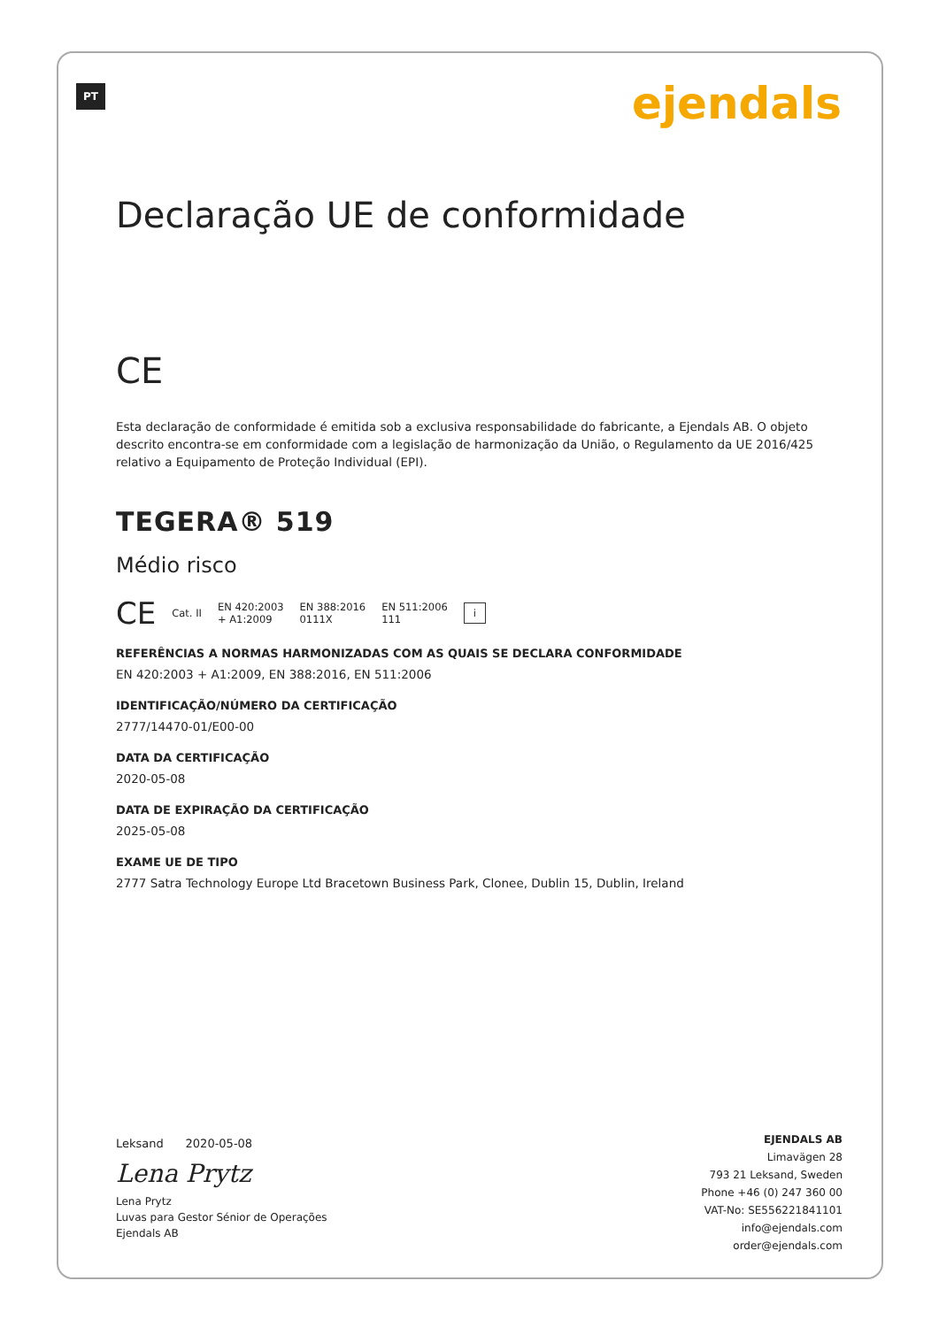PT ejendals
Declaração UE de conformidade
CE
Esta declaração de conformidade é emitida sob a exclusiva responsabilidade do fabricante, a Ejendals AB. O objeto descrito encontra-se em conformidade com a legislação de harmonização da União, o Regulamento da UE 2016/425 relativo a Equipamento de Proteção Individual (EPI).
TEGERA® 519
Médio risco
CE Cat. II EN 420:2003
+ A1:2009 EN 388:2016
0111X EN 511:2006
111 i
REFERÊNCIAS A NORMAS HARMONIZADAS COM AS QUAIS SE DECLARA CONFORMIDADE
EN 420:2003 + A1:2009, EN 388:2016, EN 511:2006
IDENTIFICAÇÃO/NÚMERO DA CERTIFICAÇÃO
2777/14470-01/E00-00
DATA DA CERTIFICAÇÃO
2020-05-08
DATA DE EXPIRAÇÃO DA CERTIFICAÇÃO
2025-05-08
EXAME UE DE TIPO
2777 Satra Technology Europe Ltd Bracetown Business Park, Clonee, Dublin 15, Dublin, Ireland
Leksand 2020-05-08
Lena Prytz
Lena Prytz
Luvas para Gestor Sénior de Operações
Ejendals AB
EJENDALS AB
Limavägen 28
793 21 Leksand, Sweden
Phone +46 (0) 247 360 00
VAT-No: SE556221841101
info@ejendals.com
order@ejendals.com